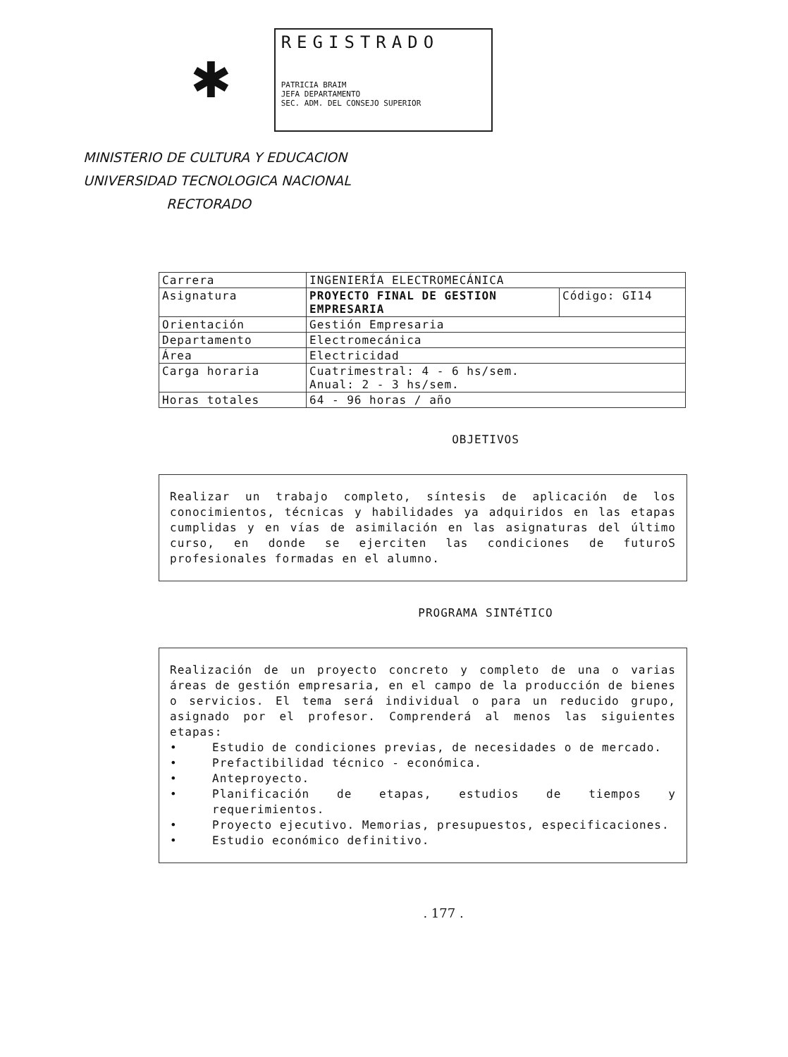✱
REGISTRADO
PATRICIA BRAIM
JEFA DEPARTAMENTO
SEC. ADM. DEL CONSEJO SUPERIOR
MINISTERIO DE CULTURA Y EDUCACION
UNIVERSIDAD TECNOLOGICA NACIONAL
RECTORADO
| Carrera | INGENIERÍA ELECTROMECÁNICA | |
| Asignatura | PROYECTO FINAL DE GESTION EMPRESARIA | Código: GI14 |
| Orientación | Gestión Empresaria | |
| Departamento | Electromecánica | |
| Área | Electricidad | |
| Carga horaria | Cuatrimestral: 4 - 6 hs/sem. Anual: 2 - 3 hs/sem. | |
| Horas totales | 64 - 96 horas / año | |
OBJETIVOS
Realizar un trabajo completo, síntesis de aplicación de los conocimientos, técnicas y habilidades ya adquiridos en las etapas cumplidas y en vías de asimilación en las asignaturas del último curso, en donde se ejerciten las condiciones de futuroS profesionales formadas en el alumno.
PROGRAMA SINTéTICO
Realización de un proyecto concreto y completo de una o varias áreas de gestión empresaria, en el campo de la producción de bienes o servicios. El tema será individual o para un reducido grupo, asignado por el profesor. Comprenderá al menos las siguientes etapas:
• Estudio de condiciones previas, de necesidades o de mercado.
• Prefactibilidad técnico - económica.
• Anteproyecto.
• Planificación de etapas, estudios de tiempos y requerimientos.
• Proyecto ejecutivo. Memorias, presupuestos, especificaciones.
• Estudio económico definitivo.
. 177 .